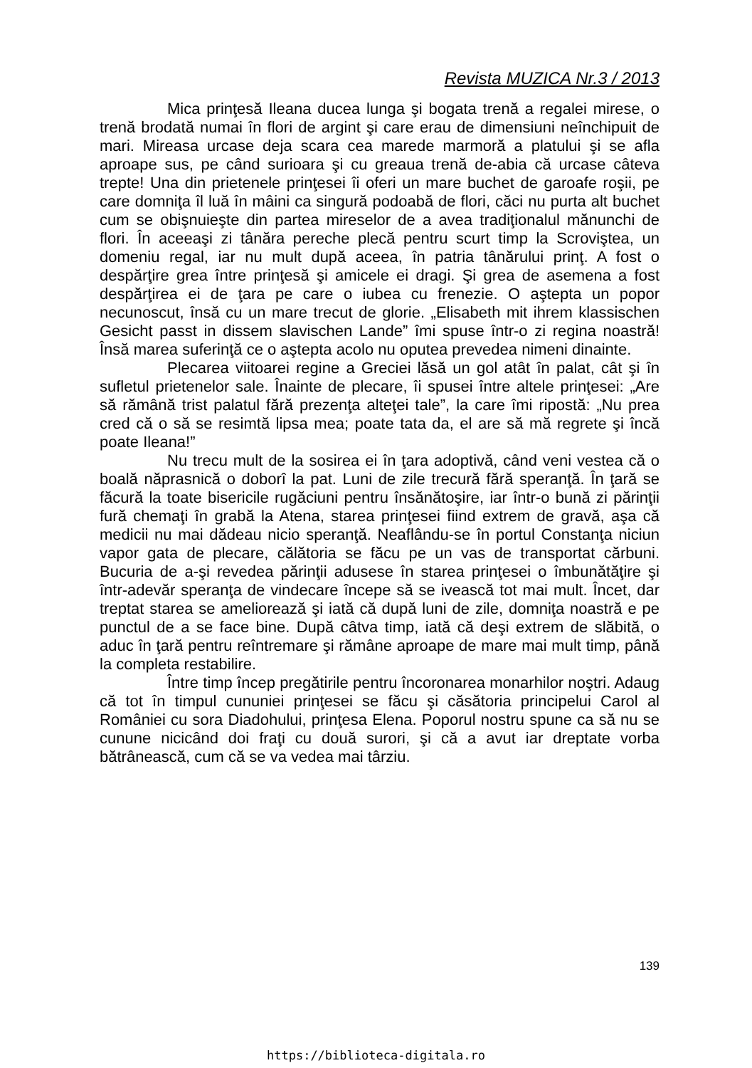Revista MUZICA Nr.3 / 2013
Mica prinţesă Ileana ducea lunga şi bogata trenă a regalei mirese, o trenă brodată numai în flori de argint şi care erau de dimensiuni neînchipuit de mari. Mireasa urcase deja scara cea marede marmoră a platului şi se afla aproape sus, pe când surioara şi cu greaua trenă de-abia că urcase câteva trepte! Una din prietenele prinţesei îi oferi un mare buchet de garoafe roşii, pe care domniţa îl luă în mâini ca singură podoabă de flori, căci nu purta alt buchet cum se obişnuieşte din partea mireselor de a avea tradiţionalul mănunchi de flori. În aceeaşi zi tânăra pereche plecă pentru scurt timp la Scroviştea, un domeniu regal, iar nu mult după aceea, în patria tânărului prinţ. A fost o despărţire grea între prinţesă şi amicele ei dragi. Şi grea de asemena a fost despărţirea ei de ţara pe care o iubea cu frenezie. O aştepta un popor necunoscut, însă cu un mare trecut de glorie. „Elisabeth mit ihrem klassischen Gesicht passt in dissem slavischen Lande” îmi spuse într-o zi regina noastră! Însă marea suferinţă ce o aştepta acolo nu oputea prevedea nimeni dinainte.
Plecarea viitoarei regine a Greciei lăsă un gol atât în palat, cât şi în sufletul prietenelor sale. Înainte de plecare, îi spusei între altele prinţesei: „Are să rămână trist palatul fără prezenţa alteţei tale”, la care îmi ripostă: „Nu prea cred că o să se resimtă lipsa mea; poate tata da, el are să mă regrete şi încă poate Ileana!”
Nu trecu mult de la sosirea ei în ţara adoptivă, când veni vestea că o boală năprasnică o doborî la pat. Luni de zile trecură fără speranţă. În ţară se făcură la toate bisericile rugăciuni pentru însănătoşire, iar într-o bună zi părinţii fură chemaţi în grabă la Atena, starea prinţesei fiind extrem de gravă, aşa că medicii nu mai dădeau nicio speranţă. Neaflându-se în portul Constanţa niciun vapor gata de plecare, călătoria se făcu pe un vas de transportat cărbuni. Bucuria de a-şi revedea părinţii adusese în starea prinţesei o îmbunătăţire şi într-adevăr speranţa de vindecare începe să se ivească tot mai mult. Încet, dar treptat starea se ameliorează şi iată că după luni de zile, domniţa noastră e pe punctul de a se face bine. După câtva timp, iată că deşi extrem de slăbită, o aduc în ţară pentru reîntremare şi rămâne aproape de mare mai mult timp, până la completa restabilire.
Între timp încep pregătirile pentru încoronarea monarhilor noştri. Adaug că tot în timpul cununiei prinţesei se făcu şi căsătoria principelui Carol al României cu sora Diadohului, prinţesa Elena. Poporul nostru spune ca să nu se cunune nicicând doi fraţi cu două surori, şi că a avut iar dreptate vorba bătrânească, cum că se va vedea mai târziu.
139
https://biblioteca-digitala.ro